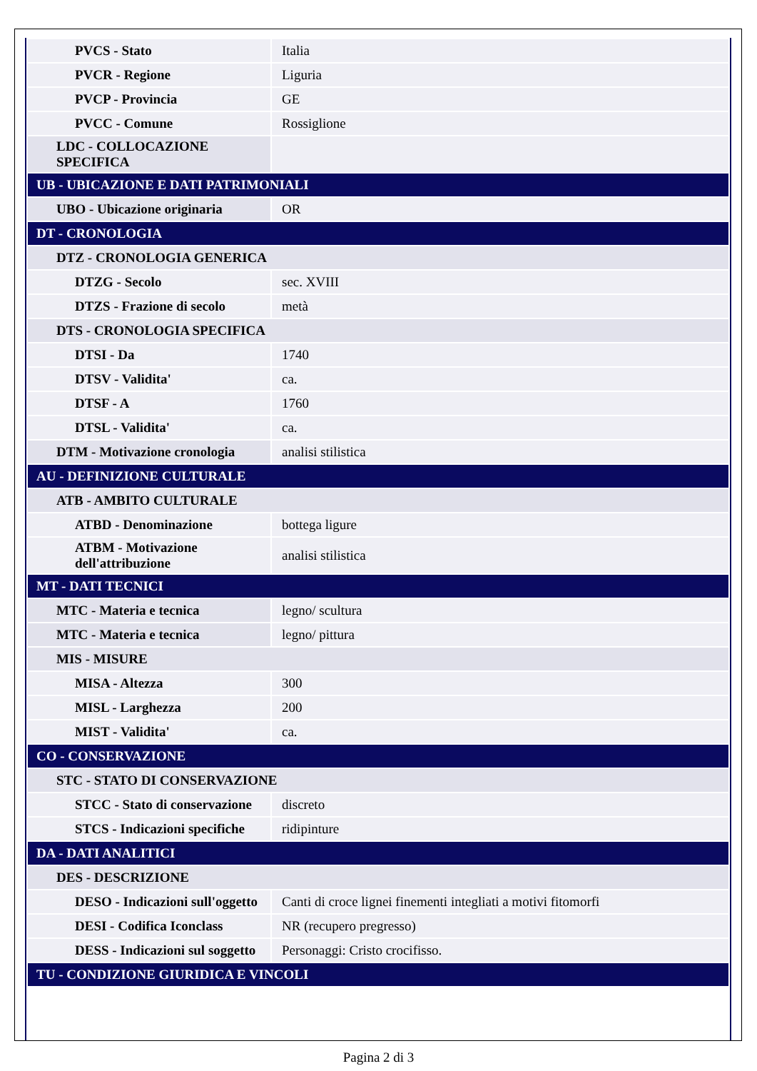| PVCS - Stato | Italia |
| PVCR - Regione | Liguria |
| PVCP - Provincia | GE |
| PVCC - Comune | Rossiglione |
| LDC - COLLOCAZIONE SPECIFICA | |
| UB - UBICAZIONE E DATI PATRIMONIALI | |
| UBO - Ubicazione originaria | OR |
| DT - CRONOLOGIA | |
| DTZ - CRONOLOGIA GENERICA | |
| DTZG - Secolo | sec. XVIII |
| DTZS - Frazione di secolo | metà |
| DTS - CRONOLOGIA SPECIFICA | |
| DTSI - Da | 1740 |
| DTSV - Validita' | ca. |
| DTSF - A | 1760 |
| DTSL - Validita' | ca. |
| DTM - Motivazione cronologia | analisi stilistica |
| AU - DEFINIZIONE CULTURALE | |
| ATB - AMBITO CULTURALE | |
| ATBD - Denominazione | bottega ligure |
| ATBM - Motivazione dell'attribuzione | analisi stilistica |
| MT - DATI TECNICI | |
| MTC - Materia e tecnica | legno/ scultura |
| MTC - Materia e tecnica | legno/ pittura |
| MIS - MISURE | |
| MISA - Altezza | 300 |
| MISL - Larghezza | 200 |
| MIST - Validita' | ca. |
| CO - CONSERVAZIONE | |
| STC - STATO DI CONSERVAZIONE | |
| STCC - Stato di conservazione | discreto |
| STCS - Indicazioni specifiche | ridipinture |
| DA - DATI ANALITICI | |
| DES - DESCRIZIONE | |
| DESO - Indicazioni sull'oggetto | Canti di croce lignei finementi integliati a motivi fitomorfi |
| DESI - Codifica Iconclass | NR (recupero pregresso) |
| DESS - Indicazioni sul soggetto | Personaggi: Cristo crocifisso. |
| TU - CONDIZIONE GIURIDICA E VINCOLI | |
Pagina 2 di 3